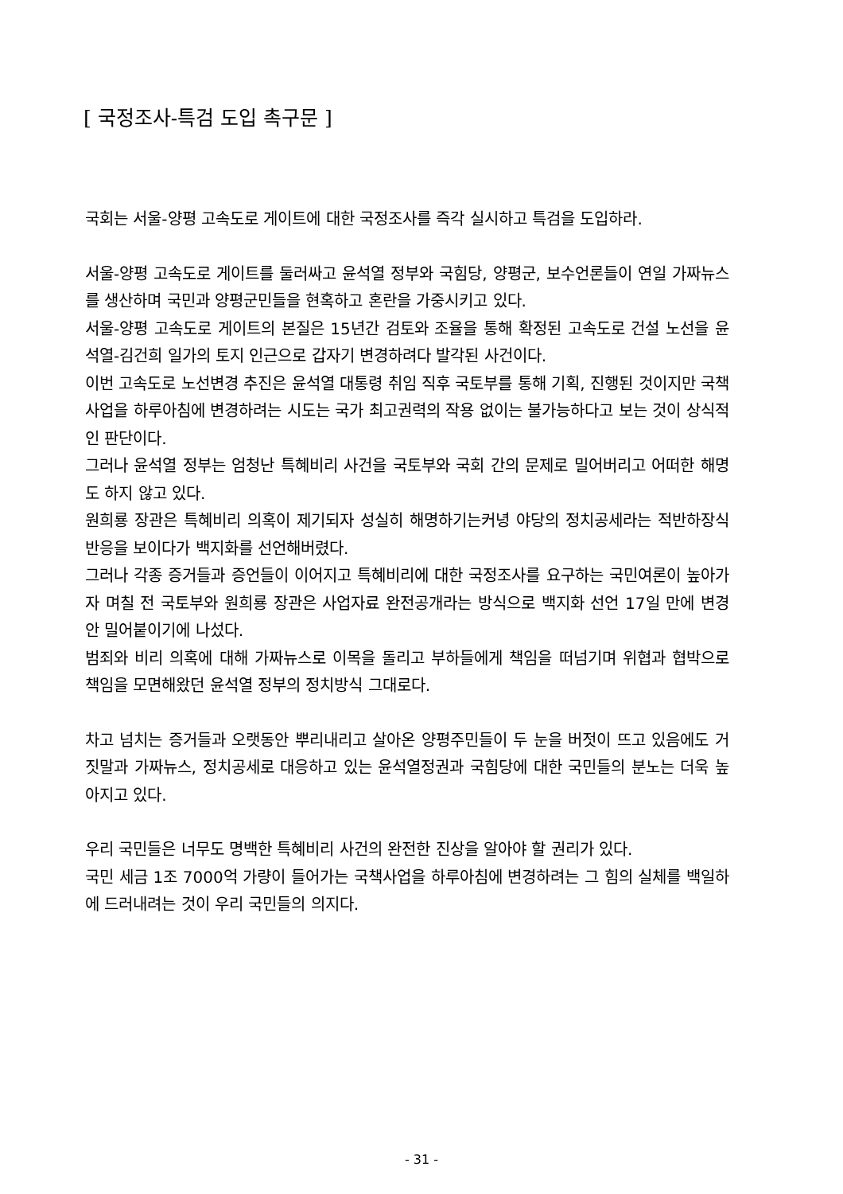[ 국정조사-특검 도입 촉구문 ]
국회는 서울-양평 고속도로 게이트에 대한 국정조사를 즉각 실시하고 특검을 도입하라.
서울-양평 고속도로 게이트를 둘러싸고 윤석열 정부와 국힘당, 양평군, 보수언론들이 연일 가짜뉴스를 생산하며 국민과 양평군민들을 현혹하고 혼란을 가중시키고 있다.
서울-양평 고속도로 게이트의 본질은 15년간 검토와 조율을 통해 확정된 고속도로 건설 노선을 윤석열-김건희 일가의 토지 인근으로 갑자기 변경하려다 발각된 사건이다.
이번 고속도로 노선변경 추진은 윤석열 대통령 취임 직후 국토부를 통해 기획, 진행된 것이지만 국책사업을 하루아침에 변경하려는 시도는 국가 최고권력의 작용 없이는 불가능하다고 보는 것이 상식적인 판단이다.
그러나 윤석열 정부는 엄청난 특혜비리 사건을 국토부와 국회 간의 문제로 밀어버리고 어떠한 해명도 하지 않고 있다.
원희룡 장관은 특혜비리 의혹이 제기되자 성실히 해명하기는커녕 야당의 정치공세라는 적반하장식 반응을 보이다가 백지화를 선언해버렸다.
그러나 각종 증거들과 증언들이 이어지고 특혜비리에 대한 국정조사를 요구하는 국민여론이 높아가자 며칠 전 국토부와 원희룡 장관은 사업자료 완전공개라는 방식으로 백지화 선언 17일 만에 변경안 밀어붙이기에 나섰다.
범죄와 비리 의혹에 대해 가짜뉴스로 이목을 돌리고 부하들에게 책임을 떠넘기며 위협과 협박으로 책임을 모면해왔던 윤석열 정부의 정치방식 그대로다.
차고 넘치는 증거들과 오랫동안 뿌리내리고 살아온 양평주민들이 두 눈을 버젓이 뜨고 있음에도 거짓말과 가짜뉴스, 정치공세로 대응하고 있는 윤석열정권과 국힘당에 대한 국민들의 분노는 더욱 높아지고 있다.
우리 국민들은 너무도 명백한 특혜비리 사건의 완전한 진상을 알아야 할 권리가 있다.
국민 세금 1조 7000억 가량이 들어가는 국책사업을 하루아침에 변경하려는 그 힘의 실체를 백일하에 드러내려는 것이 우리 국민들의 의지다.
- 31 -